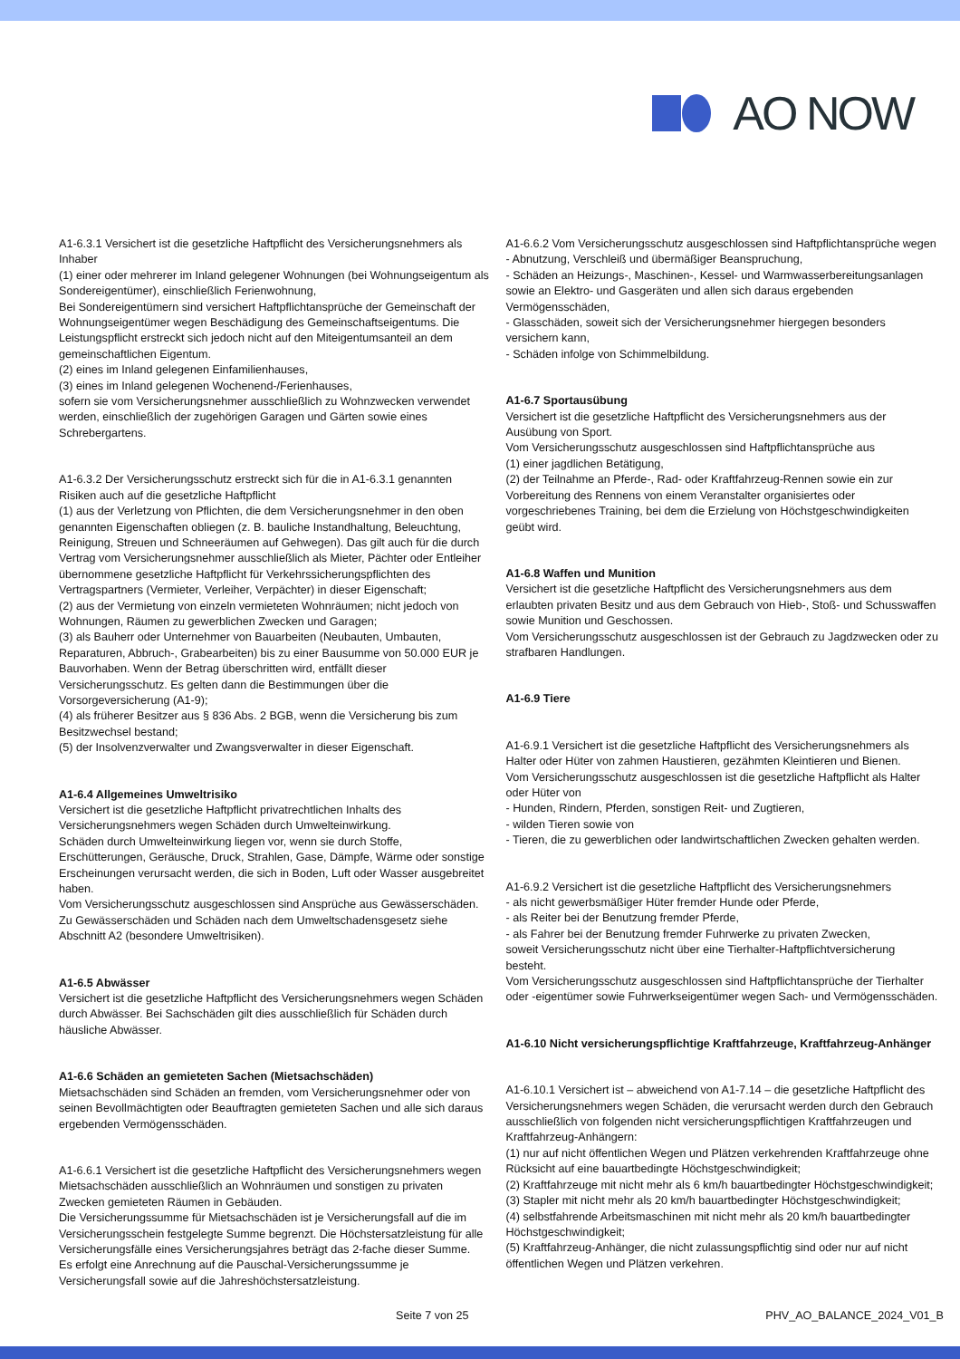AO NOW
A1-6.3.1 Versichert ist die gesetzliche Haftpflicht des Versicherungsnehmers als Inhaber
(1) einer oder mehrerer im Inland gelegener Wohnungen (bei Wohnungseigentum als Sondereigentümer), einschließlich Ferienwohnung,
Bei Sondereigentümern sind versichert Haftpflichtansprüche der Gemeinschaft der Wohnungseigentümer wegen Beschädigung des Gemeinschaftseigentums. Die Leistungspflicht erstreckt sich jedoch nicht auf den Miteigentumsanteil an dem gemeinschaftlichen Eigentum.
(2) eines im Inland gelegenen Einfamilienhauses,
(3) eines im Inland gelegenen Wochenend-/Ferienhauses,
sofern sie vom Versicherungsnehmer ausschließlich zu Wohnzwecken verwendet werden, einschließlich der zugehörigen Garagen und Gärten sowie eines Schrebergartens.
A1-6.3.2 Der Versicherungsschutz erstreckt sich für die in A1-6.3.1 genannten Risiken auch auf die gesetzliche Haftpflicht
(1) aus der Verletzung von Pflichten, die dem Versicherungsnehmer in den oben genannten Eigenschaften obliegen (z. B. bauliche Instandhaltung, Beleuchtung, Reinigung, Streuen und Schneeräumen auf Gehwegen). Das gilt auch für die durch Vertrag vom Versicherungsnehmer ausschließlich als Mieter, Pächter oder Entleiher übernommene gesetzliche Haftpflicht für Verkehrssicherungspflichten des Vertragspartners (Vermieter, Verleiher, Verpächter) in dieser Eigenschaft;
(2) aus der Vermietung von einzeln vermieteten Wohnräumen; nicht jedoch von Wohnungen, Räumen zu gewerblichen Zwecken und Garagen;
(3) als Bauherr oder Unternehmer von Bauarbeiten (Neubauten, Umbauten, Reparaturen, Abbruch-, Grabearbeiten) bis zu einer Bausumme von 50.000 EUR je Bauvorhaben. Wenn der Betrag überschritten wird, entfällt dieser Versicherungsschutz. Es gelten dann die Bestimmungen über die Vorsorgeversicherung (A1-9);
(4) als früherer Besitzer aus § 836 Abs. 2 BGB, wenn die Versicherung bis zum Besitzwechsel bestand;
(5) der Insolvenzverwalter und Zwangsverwalter in dieser Eigenschaft.
A1-6.4 Allgemeines Umweltrisiko
Versichert ist die gesetzliche Haftpflicht privatrechtlichen Inhalts des Versicherungsnehmers wegen Schäden durch Umwelteinwirkung.
Schäden durch Umwelteinwirkung liegen vor, wenn sie durch Stoffe, Erschütterungen, Geräusche, Druck, Strahlen, Gase, Dämpfe, Wärme oder sonstige Erscheinungen verursacht werden, die sich in Boden, Luft oder Wasser ausgebreitet haben.
Vom Versicherungsschutz ausgeschlossen sind Ansprüche aus Gewässerschäden.
Zu Gewässerschäden und Schäden nach dem Umweltschadensgesetz siehe Abschnitt A2 (besondere Umweltrisiken).
A1-6.5 Abwässer
Versichert ist die gesetzliche Haftpflicht des Versicherungsnehmers wegen Schäden durch Abwässer. Bei Sachschäden gilt dies ausschließlich für Schäden durch häusliche Abwässer.
A1-6.6 Schäden an gemieteten Sachen (Mietsachschäden)
Mietsachschäden sind Schäden an fremden, vom Versicherungsnehmer oder von seinen Bevollmächtigten oder Beauftragten gemieteten Sachen und alle sich daraus ergebenden Vermögensschäden.
A1-6.6.1 Versichert ist die gesetzliche Haftpflicht des Versicherungsnehmers wegen Mietsachschäden ausschließlich an Wohnräumen und sonstigen zu privaten Zwecken gemieteten Räumen in Gebäuden.
Die Versicherungssumme für Mietsachschäden ist je Versicherungsfall auf die im Versicherungsschein festgelegte Summe begrenzt. Die Höchstersatzleistung für alle Versicherungsfälle eines Versicherungsjahres beträgt das 2-fache dieser Summe.
Es erfolgt eine Anrechnung auf die Pauschal-Versicherungssumme je Versicherungsfall sowie auf die Jahreshöchstersatzleistung.
A1-6.6.2 Vom Versicherungsschutz ausgeschlossen sind Haftpflichtansprüche wegen
- Abnutzung, Verschleiß und übermäßiger Beanspruchung,
- Schäden an Heizungs-, Maschinen-, Kessel- und Warmwasserbereitungsanlagen sowie an Elektro- und Gasgeräten und allen sich daraus ergebenden Vermögensschäden,
- Glasschäden, soweit sich der Versicherungsnehmer hiergegen besonders versichern kann,
- Schäden infolge von Schimmelbildung.
A1-6.7 Sportausübung
Versichert ist die gesetzliche Haftpflicht des Versicherungsnehmers aus der Ausübung von Sport.
Vom Versicherungsschutz ausgeschlossen sind Haftpflichtansprüche aus
(1) einer jagdlichen Betätigung,
(2) der Teilnahme an Pferde-, Rad- oder Kraftfahrzeug-Rennen sowie ein zur Vorbereitung des Rennens von einem Veranstalter organisiertes oder vorgeschriebenes Training, bei dem die Erzielung von Höchstgeschwindigkeiten geübt wird.
A1-6.8 Waffen und Munition
Versichert ist die gesetzliche Haftpflicht des Versicherungsnehmers aus dem erlaubten privaten Besitz und aus dem Gebrauch von Hieb-, Stoß- und Schusswaffen sowie Munition und Geschossen.
Vom Versicherungsschutz ausgeschlossen ist der Gebrauch zu Jagdzwecken oder zu strafbaren Handlungen.
A1-6.9 Tiere
A1-6.9.1 Versichert ist die gesetzliche Haftpflicht des Versicherungsnehmers als Halter oder Hüter von zahmen Haustieren, gezähmten Kleintieren und Bienen.
Vom Versicherungsschutz ausgeschlossen ist die gesetzliche Haftpflicht als Halter oder Hüter von
- Hunden, Rindern, Pferden, sonstigen Reit- und Zugtieren,
- wilden Tieren sowie von
- Tieren, die zu gewerblichen oder landwirtschaftlichen Zwecken gehalten werden.
A1-6.9.2 Versichert ist die gesetzliche Haftpflicht des Versicherungsnehmers
- als nicht gewerbsmäßiger Hüter fremder Hunde oder Pferde,
- als Reiter bei der Benutzung fremder Pferde,
- als Fahrer bei der Benutzung fremder Fuhrwerke zu privaten Zwecken,
soweit Versicherungsschutz nicht über eine Tierhalter-Haftpflichtversicherung besteht.
Vom Versicherungsschutz ausgeschlossen sind Haftpflichtansprüche der Tierhalter oder -eigentümer sowie Fuhrwerkseigentümer wegen Sach- und Vermögensschäden.
A1-6.10 Nicht versicherungspflichtige Kraftfahrzeuge, Kraftfahrzeug-Anhänger
A1-6.10.1 Versichert ist – abweichend von A1-7.14 – die gesetzliche Haftpflicht des Versicherungsnehmers wegen Schäden, die verursacht werden durch den Gebrauch ausschließlich von folgenden nicht versicherungspflichtigen Kraftfahrzeugen und Kraftfahrzeug-Anhängern:
(1) nur auf nicht öffentlichen Wegen und Plätzen verkehrenden Kraftfahrzeuge ohne Rücksicht auf eine bauartbedingte Höchstgeschwindigkeit;
(2) Kraftfahrzeuge mit nicht mehr als 6 km/h bauartbedingter Höchstgeschwindigkeit;
(3) Stapler mit nicht mehr als 20 km/h bauartbedingter Höchstgeschwindigkeit;
(4) selbstfahrende Arbeitsmaschinen mit nicht mehr als 20 km/h bauartbedingter Höchstgeschwindigkeit;
(5) Kraftfahrzeug-Anhänger, die nicht zulassungspflichtig sind oder nur auf nicht öffentlichen Wegen und Plätzen verkehren.
Seite 7 von 25 PHV_AO_BALANCE_2024_V01_B